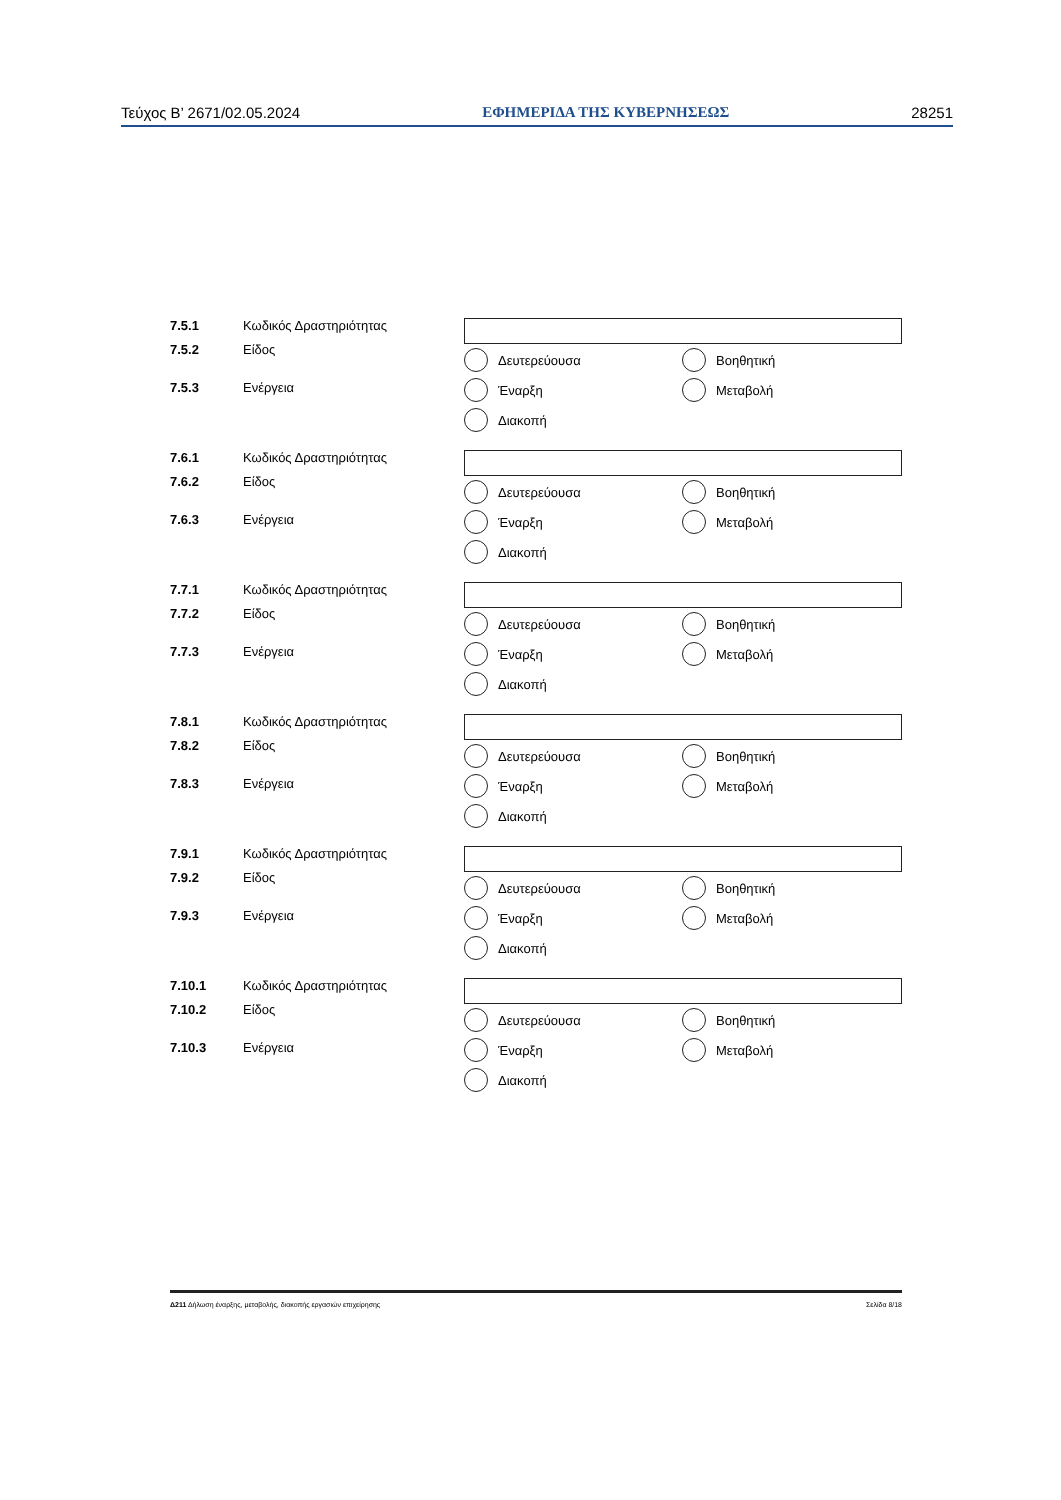Τεύχος Β’ 2671/02.05.2024 ΕΦΗΜΕΡΙΔΑ ΤΗΣ ΚΥΒΕΡΝΗΣΕΩΣ 28251
7.5.1 Κωδικός Δραστηριότητας
7.5.2 Είδος
7.5.3 Ενέργεια
Δευτερεύουσα
Βοηθητική
Έναρξη
Μεταβολή
Διακοπή
7.6.1 Κωδικός Δραστηριότητας
7.6.2 Είδος
7.6.3 Ενέργεια
Δευτερεύουσα
Βοηθητική
Έναρξη
Μεταβολή
Διακοπή
7.7.1 Κωδικός Δραστηριότητας
7.7.2 Είδος
7.7.3 Ενέργεια
Δευτερεύουσα
Βοηθητική
Έναρξη
Μεταβολή
Διακοπή
7.8.1 Κωδικός Δραστηριότητας
7.8.2 Είδος
7.8.3 Ενέργεια
Δευτερεύουσα
Βοηθητική
Έναρξη
Μεταβολή
Διακοπή
7.9.1 Κωδικός Δραστηριότητας
7.9.2 Είδος
7.9.3 Ενέργεια
Δευτερεύουσα
Βοηθητική
Έναρξη
Μεταβολή
Διακοπή
7.10.1 Κωδικός Δραστηριότητας
7.10.2 Είδος
7.10.3 Ενέργεια
Δευτερεύουσα
Βοηθητική
Έναρξη
Μεταβολή
Διακοπή
Δ211 Δήλωση έναρξης, μεταβολής, διακοπής εργασιών επιχείρησης Σελίδα 8/18